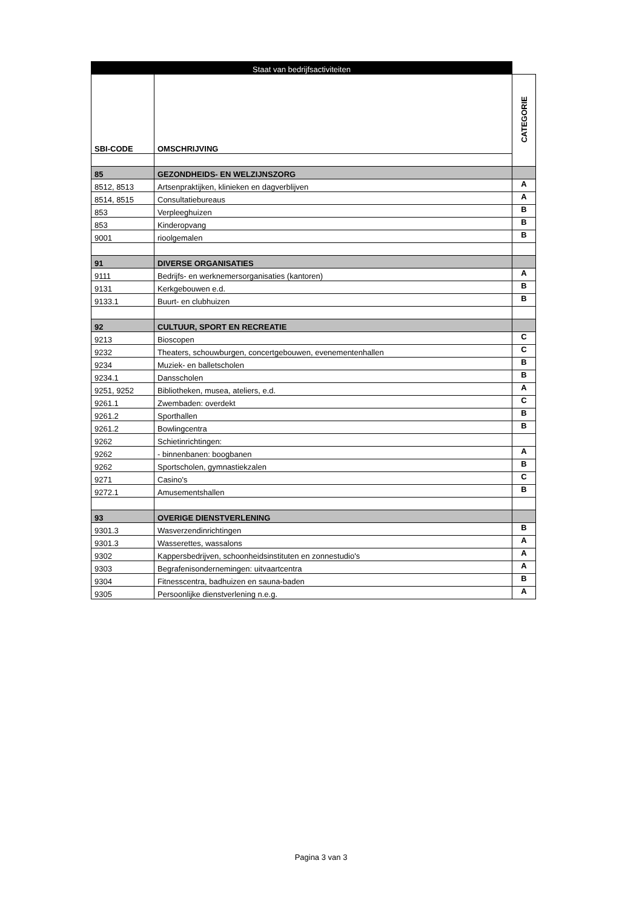| Staat van bedrijfsactiviteiten | | |
| --- | --- | --- |
| SBI-CODE | OMSCHRIJVING | CATEGORIE |
| 85 | GEZONDHEIDS- EN WELZIJNSZORG | |
| 8512, 8513 | Artsenpraktijken, klinieken en dagverblijven | A |
| 8514, 8515 | Consultatiebureaus | A |
| 853 | Verpleeghuizen | B |
| 853 | Kinderopvang | B |
| 9001 | rioolgemalen | B |
| 91 | DIVERSE ORGANISATIES | |
| 9111 | Bedrijfs- en werknemersorganisaties (kantoren) | A |
| 9131 | Kerkgebouwen e.d. | B |
| 9133.1 | Buurt- en clubhuizen | B |
| 92 | CULTUUR, SPORT EN RECREATIE | |
| 9213 | Bioscopen | C |
| 9232 | Theaters, schouwburgen, concertgebouwen, evenementenhallen | C |
| 9234 | Muziek- en balletscholen | B |
| 9234.1 | Dansscholen | B |
| 9251, 9252 | Bibliotheken, musea, ateliers, e.d. | A |
| 9261.1 | Zwembaden: overdekt | C |
| 9261.2 | Sporthallen | B |
| 9261.2 | Bowlingcentra | B |
| 9262 | Schietinrichtingen: | |
| 9262 | - binnenbanen: boogbanen | A |
| 9262 | Sportscholen, gymnastiekzalen | B |
| 9271 | Casino's | C |
| 9272.1 | Amusementshallen | B |
| 93 | OVERIGE DIENSTVERLENING | |
| 9301.3 | Wasverzendinrichtingen | B |
| 9301.3 | Wasserettes, wassalons | A |
| 9302 | Kappersbedrijven, schoonheidsinstituten en zonnestudio's | A |
| 9303 | Begrafenisondernemingen: uitvaartcentra | A |
| 9304 | Fitnesscentra, badhuizen en sauna-baden | B |
| 9305 | Persoonlijke dienstverlening n.e.g. | A |
Pagina 3 van 3